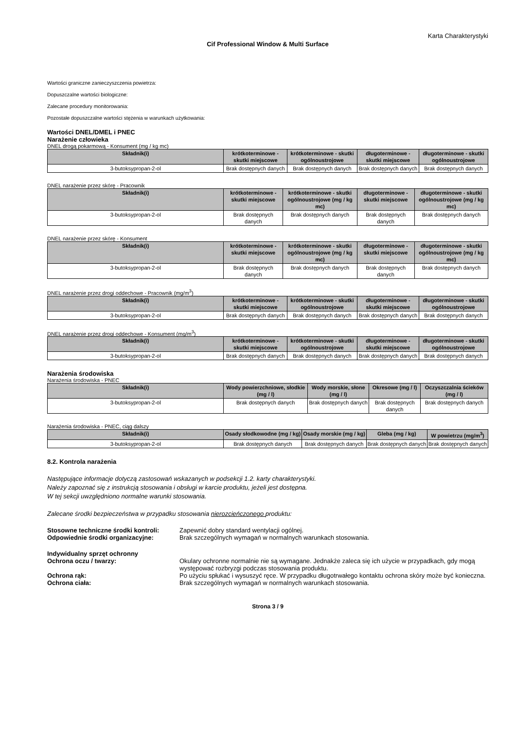Karta Charakterystyki
Cif Professional Window & Multi Surface
Wartości graniczne zanieczyszczenia powietrza:
Dopuszczalne wartości biologiczne:
Zalecane procedury monitorowania:
Pozostałe dopuszczalne wartości stężenia w warunkach użytkowania:
Wartości DNEL/DMEL i PNEC
Narażenie człowieka
DNEL drogą pokarmową - Konsument (mg / kg mc)
| Składnik(i) | krótkoterminowe - skutki miejscowe | krótkoterminowe - skutki ogólnoustrojowe | długoterminowe - skutki miejscowe | długoterminowe - skutki ogólnoustrojowe |
| --- | --- | --- | --- | --- |
| 3-butoksypropan-2-ol | Brak dostępnych danych | Brak dostępnych danych | Brak dostępnych danych | Brak dostępnych danych |
DNEL narażenie przez skórę - Pracownik
| Składnik(i) | krótkoterminowe - skutki miejscowe | krótkoterminowe - skutki ogólnoustrojowe (mg / kg mc) | długoterminowe - skutki miejscowe | długoterminowe - skutki ogólnoustrojowe (mg / kg mc) |
| --- | --- | --- | --- | --- |
| 3-butoksypropan-2-ol | Brak dostępnych danych | Brak dostępnych danych | Brak dostępnych danych | Brak dostępnych danych |
DNEL narażenie przez skórę - Konsument
| Składnik(i) | krótkoterminowe - skutki miejscowe | krótkoterminowe - skutki ogólnoustrojowe (mg / kg mc) | długoterminowe - skutki miejscowe | długoterminowe - skutki ogólnoustrojowe (mg / kg mc) |
| --- | --- | --- | --- | --- |
| 3-butoksypropan-2-ol | Brak dostępnych danych | Brak dostępnych danych | Brak dostępnych danych | Brak dostępnych danych |
DNEL narażenie przez drogi oddechowe - Pracownik (mg/m<sup>3</sup>)
| Składnik(i) | krótkoterminowe - skutki miejscowe | krótkoterminowe - skutki ogólnoustrojowe | długoterminowe - skutki miejscowe | długoterminowe - skutki ogólnoustrojowe |
| --- | --- | --- | --- | --- |
| 3-butoksypropan-2-ol | Brak dostępnych danych | Brak dostępnych danych | Brak dostępnych danych | Brak dostępnych danych |
DNEL narażenie przez drogi oddechowe - Konsument (mg/m<sup>3</sup>)
| Składnik(i) | krótkoterminowe - skutki miejscowe | krótkoterminowe - skutki ogólnoustrojowe | długoterminowe - skutki miejscowe | długoterminowe - skutki ogólnoustrojowe |
| --- | --- | --- | --- | --- |
| 3-butoksypropan-2-ol | Brak dostępnych danych | Brak dostępnych danych | Brak dostępnych danych | Brak dostępnych danych |
Narażenia środowiska
Narażenia środowiska - PNEC
| Składnik(i) | Wody powierzchniowe, słodkie (mg / l) | Wody morskie, słone (mg / l) | Okresowe (mg / l) | Oczyszczalnia ścieków (mg / l) |
| --- | --- | --- | --- | --- |
| 3-butoksypropan-2-ol | Brak dostępnych danych | Brak dostępnych danych | Brak dostępnych danych | Brak dostępnych danych |
Narażenia środowiska - PNEC, ciąg dalszy
| Składnik(i) | Osady słodkowodne (mg / kg) | Osady morskie (mg / kg) | Gleba (mg / kg) | W powietrzu (mg/m<sup>3</sup>) |
| --- | --- | --- | --- | --- |
| 3-butoksypropan-2-ol | Brak dostępnych danych | Brak dostępnych danych | Brak dostępnych danych | Brak dostępnych danych |
8.2. Kontrola narażenia
Następujące informacje dotyczą zastosowań wskazanych w podsekcji 1.2. karty charakterystyki.
Należy zapoznać się z instrukcją stosowania i obsługi w karcie produktu, jeżeli jest dostępna.
W tej sekcji uwzględniono normalne warunki stosowania.
Zalecane środki bezpieczeństwa w przypadku stosowania nierozcieńczonego produktu:
Stosowne techniczne środki kontroli: Zapewnić dobry standard wentylacji ogólnej.
Odpowiednie środki organizacyjne: Brak szczególnych wymagań w normalnych warunkach stosowania.
Indywidualny sprzęt ochronny
Ochrona oczu / twarzy: Okulary ochronne normalnie nie są wymagane. Jednakże zaleca się ich użycie w przypadkach, gdy mogą występować rozbryzgi podczas stosowania produktu.
Ochrona rąk: Po użyciu spłukać i wysuszyć ręce. W przypadku długotrwałego kontaktu ochrona skóry może być konieczna.
Ochrona ciała: Brak szczególnych wymagań w normalnych warunkach stosowania.
Strona 3 / 9